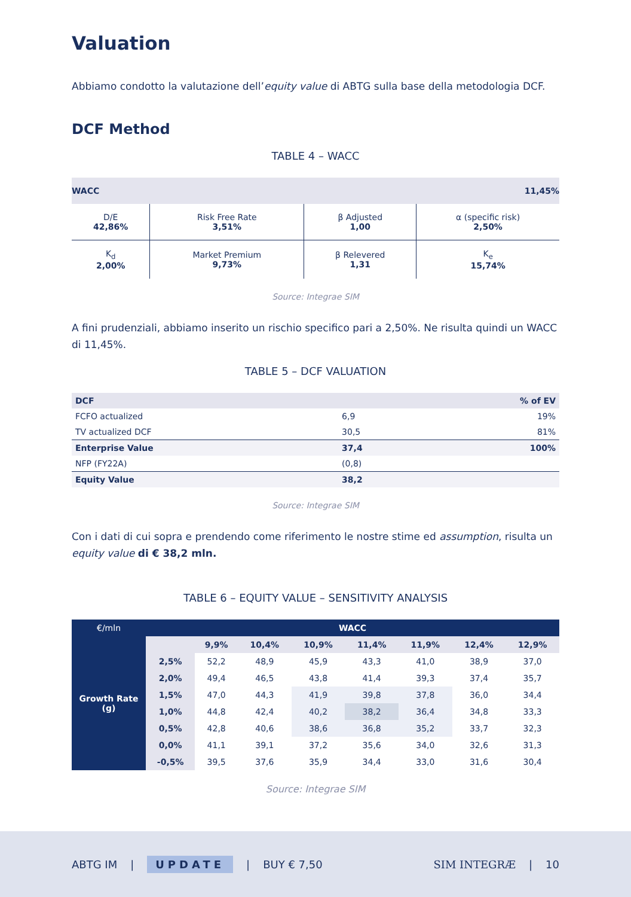Valuation
Abbiamo condotto la valutazione dell’equity value di ABTG sulla base della metodologia DCF.
DCF Method
TABLE 4 – WACC
| WACC | | 11,45% | |
| D/E 42,86% | Risk Free Rate 3,51% | β Adjusted 1,00 | α (specific risk) 2,50% |
| K<sub>d</sub> 2,00% | Market Premium 9,73% | β Relevered 1,31 | K<sub>e</sub> 15,74% |
Source: Integrae SIM
A fini prudenziali, abbiamo inserito un rischio specifico pari a 2,50%. Ne risulta quindi un WACC di 11,45%.
TABLE 5 – DCF VALUATION
| DCF | | % of EV |
| FCFO actualized | 6,9 | 19% |
| TV actualized DCF | 30,5 | 81% |
| Enterprise Value | 37,4 | 100% |
| NFP (FY22A) | (0,8) | |
| Equity Value | 38,2 | |
Source: Integrae SIM
Con i dati di cui sopra e prendendo come riferimento le nostre stime ed assumption, risulta un equity value di € 38,2 mln.
TABLE 6 – EQUITY VALUE – SENSITIVITY ANALYSIS
| €/mln | WACC | | | | | | | |
| --- | --- | --- | --- | --- | --- | --- | --- | --- |
| Growth Rate (g) | | 9,9% | 10,4% | 10,9% | 11,4% | 11,9% | 12,4% | 12,9% |
| | 2,5% | 52,2 | 48,9 | 45,9 | 43,3 | 41,0 | 38,9 | 37,0 |
| | 2,0% | 49,4 | 46,5 | 43,8 | 41,4 | 39,3 | 37,4 | 35,7 |
| | 1,5% | 47,0 | 44,3 | 41,9 | 39,8 | 37,8 | 36,0 | 34,4 |
| | 1,0% | 44,8 | 42,4 | 40,2 | 38,2 | 36,4 | 34,8 | 33,3 |
| | 0,5% | 42,8 | 40,6 | 38,6 | 36,8 | 35,2 | 33,7 | 32,3 |
| | 0,0% | 41,1 | 39,1 | 37,2 | 35,6 | 34,0 | 32,6 | 31,3 |
| | -0,5% | 39,5 | 37,6 | 35,9 | 34,4 | 33,0 | 31,6 | 30,4 |
Source: Integrae SIM
ABTG IM | UPDATE | BUY € 7,50 SIM INTEGRÆ | 10